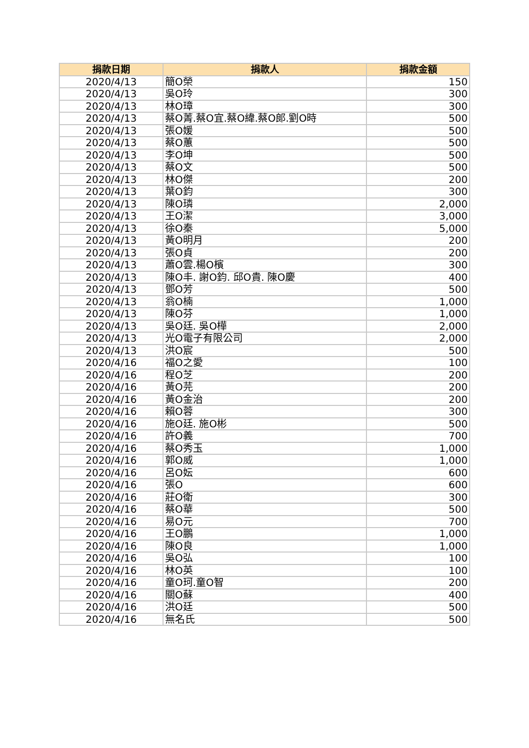| 捐款日期 | 捐款人 | 捐款金額 |
| --- | --- | --- |
| 2020/4/13 | 簡O榮 | 150 |
| 2020/4/13 | 吳O玲 | 300 |
| 2020/4/13 | 林O璋 | 300 |
| 2020/4/13 | 蔡O菁.蔡O宜.蔡O緯.蔡O郎.劉O時 | 500 |
| 2020/4/13 | 張O媛 | 500 |
| 2020/4/13 | 蔡O蕙 | 500 |
| 2020/4/13 | 李O坤 | 500 |
| 2020/4/13 | 蔡O文 | 500 |
| 2020/4/13 | 林O傑 | 200 |
| 2020/4/13 | 葉O鈞 | 300 |
| 2020/4/13 | 陳O璘 | 2,000 |
| 2020/4/13 | 王O潔 | 3,000 |
| 2020/4/13 | 徐O秦 | 5,000 |
| 2020/4/13 | 黃O明月 | 200 |
| 2020/4/13 | 張O貞 | 200 |
| 2020/4/13 | 蕭O雲.楊O檳 | 300 |
| 2020/4/13 | 陳O丰. 謝O鈞. 邱O貴. 陳O慶 | 400 |
| 2020/4/13 | 鄧O芳 | 500 |
| 2020/4/13 | 翁O楠 | 1,000 |
| 2020/4/13 | 陳O芬 | 1,000 |
| 2020/4/13 | 吳O廷. 吳O樺 | 2,000 |
| 2020/4/13 | 光O電子有限公司 | 2,000 |
| 2020/4/13 | 洪O宸 | 500 |
| 2020/4/16 | 福O之愛 | 100 |
| 2020/4/16 | 程O芝 | 200 |
| 2020/4/16 | 黃O芫 | 200 |
| 2020/4/16 | 黃O金治 | 200 |
| 2020/4/16 | 賴O蓉 | 300 |
| 2020/4/16 | 施O廷. 施O彬 | 500 |
| 2020/4/16 | 許O義 | 700 |
| 2020/4/16 | 蔡O秀玉 | 1,000 |
| 2020/4/16 | 郭O威 | 1,000 |
| 2020/4/16 | 呂O妘 | 600 |
| 2020/4/16 | 張O | 600 |
| 2020/4/16 | 莊O衛 | 300 |
| 2020/4/16 | 蔡O華 | 500 |
| 2020/4/16 | 易O元 | 700 |
| 2020/4/16 | 王O鵬 | 1,000 |
| 2020/4/16 | 陳O良 | 1,000 |
| 2020/4/16 | 吳O弘 | 100 |
| 2020/4/16 | 林O英 | 100 |
| 2020/4/16 | 童O珂.童O智 | 200 |
| 2020/4/16 | 關O蘇 | 400 |
| 2020/4/16 | 洪O廷 | 500 |
| 2020/4/16 | 無名氏 | 500 |